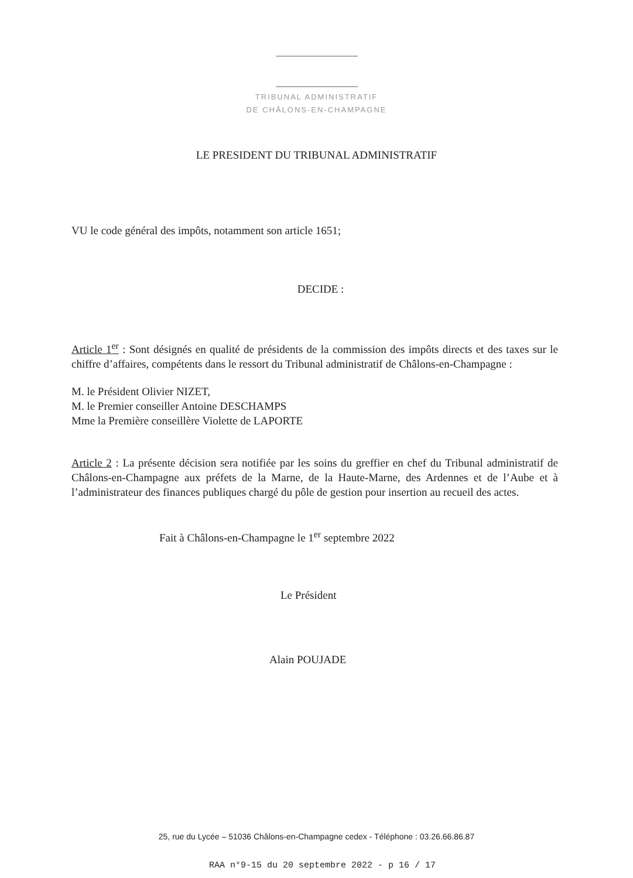TRIBUNAL ADMINISTRATIF
DE CHÂLONS-EN-CHAMPAGNE
LE PRESIDENT DU TRIBUNAL ADMINISTRATIF
VU le code général des impôts, notamment son article 1651;
DECIDE :
Article 1<sup>er</sup> : Sont désignés en qualité de présidents de la commission des impôts directs et des taxes sur le chiffre d’affaires, compétents dans le ressort du Tribunal administratif de Châlons-en-Champagne :
M. le Président Olivier NIZET,
M. le Premier conseiller Antoine DESCHAMPS
Mme la Première conseillère Violette de LAPORTE
Article 2 : La présente décision sera notifiée par les soins du greffier en chef du Tribunal administratif de Châlons-en-Champagne aux préfets de la Marne, de la Haute-Marne, des Ardennes et de l’Aube et à l’administrateur des finances publiques chargé du pôle de gestion pour insertion au recueil des actes.
Fait à Châlons-en-Champagne le 1<sup>er</sup> septembre 2022
Le Président
Alain POUJADE
25, rue du Lycée – 51036 Châlons-en-Champagne cedex - Téléphone : 03.26.66.86.87
RAA n°9-15 du 20 septembre 2022 - p 16 / 17